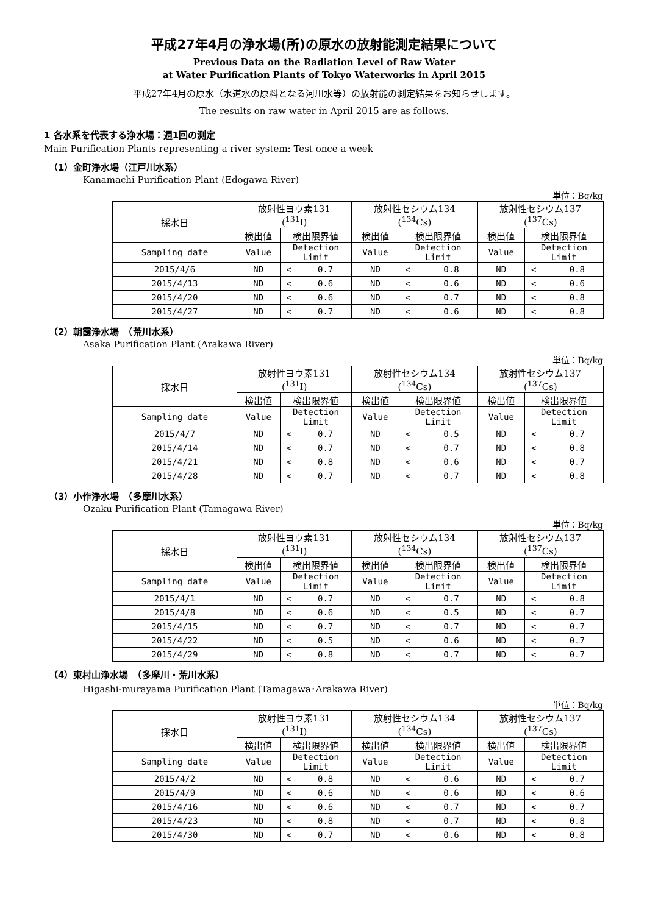平成27年4月の浄水場(所)の原水の放射能測定結果について
Previous Data on the Radiation Level of Raw Water
at Water Purification Plants of Tokyo Waterworks in April 2015
平成27年4月の原水（水道水の原料となる河川水等）の放射能の測定結果をお知らせします。
The results on raw water in April 2015 are as follows.
1 各水系を代表する浄水場：週1回の測定
Main Purification Plants representing a river system: Test once a week
（1）金町浄水場（江戸川水系）
Kanamachi Purification Plant (Edogawa River)
単位：Bq/kg
| 採水日 | 放射性ヨウ素131 (<sup>131</sup>I) | | 放射性セシウム134 (<sup>134</sup>Cs) | | 放射性セシウム137 (<sup>137</sup>Cs) | |
| --- | --- | --- | --- | --- | --- | --- |
| | 検出値 | 検出限界値 | 検出値 | 検出限界値 | 検出値 | 検出限界値 |
| Sampling date | Value | Detection Limit | Value | Detection Limit | Value | Detection Limit |
| 2015/4/6 | ND | < 0.7 | ND | < 0.8 | ND | < 0.8 |
| 2015/4/13 | ND | < 0.6 | ND | < 0.6 | ND | < 0.6 |
| 2015/4/20 | ND | < 0.6 | ND | < 0.7 | ND | < 0.8 |
| 2015/4/27 | ND | < 0.7 | ND | < 0.6 | ND | < 0.8 |
（2）朝霞浄水場　（荒川水系）
Asaka Purification Plant (Arakawa River)
単位：Bq/kg
| 採水日 | 放射性ヨウ素131 (<sup>131</sup>I) | | 放射性セシウム134 (<sup>134</sup>Cs) | | 放射性セシウム137 (<sup>137</sup>Cs) | |
| --- | --- | --- | --- | --- | --- | --- |
| | 検出値 | 検出限界値 | 検出値 | 検出限界値 | 検出値 | 検出限界値 |
| Sampling date | Value | Detection Limit | Value | Detection Limit | Value | Detection Limit |
| 2015/4/7 | ND | < 0.7 | ND | < 0.5 | ND | < 0.7 |
| 2015/4/14 | ND | < 0.7 | ND | < 0.7 | ND | < 0.8 |
| 2015/4/21 | ND | < 0.8 | ND | < 0.6 | ND | < 0.7 |
| 2015/4/28 | ND | < 0.7 | ND | < 0.7 | ND | < 0.8 |
（3）小作浄水場　（多摩川水系）
Ozaku Purification Plant (Tamagawa River)
単位：Bq/kg
| 採水日 | 放射性ヨウ素131 (<sup>131</sup>I) | | 放射性セシウム134 (<sup>134</sup>Cs) | | 放射性セシウム137 (<sup>137</sup>Cs) | |
| --- | --- | --- | --- | --- | --- | --- |
| | 検出値 | 検出限界値 | 検出値 | 検出限界値 | 検出値 | 検出限界値 |
| Sampling date | Value | Detection Limit | Value | Detection Limit | Value | Detection Limit |
| 2015/4/1 | ND | < 0.7 | ND | < 0.7 | ND | < 0.8 |
| 2015/4/8 | ND | < 0.6 | ND | < 0.5 | ND | < 0.7 |
| 2015/4/15 | ND | < 0.7 | ND | < 0.7 | ND | < 0.7 |
| 2015/4/22 | ND | < 0.5 | ND | < 0.6 | ND | < 0.7 |
| 2015/4/29 | ND | < 0.8 | ND | < 0.7 | ND | < 0.7 |
（4）東村山浄水場　（多摩川・荒川水系）
Higashi-murayama Purification Plant (Tamagawa･Arakawa River)
単位：Bq/kg
| 採水日 | 放射性ヨウ素131 (<sup>131</sup>I) | | 放射性セシウム134 (<sup>134</sup>Cs) | | 放射性セシウム137 (<sup>137</sup>Cs) | |
| --- | --- | --- | --- | --- | --- | --- |
| | 検出値 | 検出限界値 | 検出値 | 検出限界値 | 検出値 | 検出限界値 |
| Sampling date | Value | Detection Limit | Value | Detection Limit | Value | Detection Limit |
| 2015/4/2 | ND | < 0.8 | ND | < 0.6 | ND | < 0.7 |
| 2015/4/9 | ND | < 0.6 | ND | < 0.6 | ND | < 0.6 |
| 2015/4/16 | ND | < 0.6 | ND | < 0.7 | ND | < 0.7 |
| 2015/4/23 | ND | < 0.8 | ND | < 0.7 | ND | < 0.8 |
| 2015/4/30 | ND | < 0.7 | ND | < 0.6 | ND | < 0.8 |